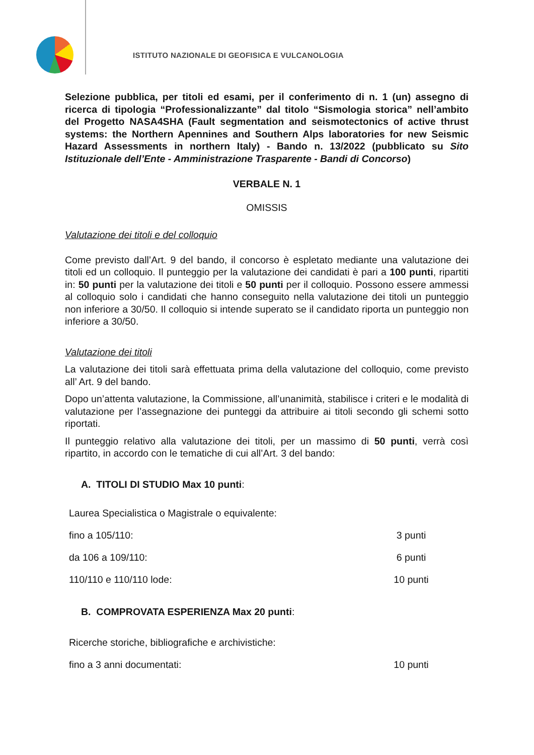ISTITUTO NAZIONALE DI GEOFISICA E VULCANOLOGIA
Selezione pubblica, per titoli ed esami, per il conferimento di n. 1 (un) assegno di ricerca di tipologia “Professionalizzante” dal titolo “Sismologia storica” nell’ambito del Progetto NASA4SHA (Fault segmentation and seismotectonics of active thrust systems: the Northern Apennines and Southern Alps laboratories for new Seismic Hazard Assessments in northern Italy) - Bando n. 13/2022 (pubblicato su Sito Istituzionale dell’Ente - Amministrazione Trasparente - Bandi di Concorso)
VERBALE N. 1
OMISSIS
Valutazione dei titoli e del colloquio
Come previsto dall’Art. 9 del bando, il concorso è espletato mediante una valutazione dei titoli ed un colloquio. Il punteggio per la valutazione dei candidati è pari a 100 punti, ripartiti in: 50 punti per la valutazione dei titoli e 50 punti per il colloquio. Possono essere ammessi al colloquio solo i candidati che hanno conseguito nella valutazione dei titoli un punteggio non inferiore a 30/50. Il colloquio si intende superato se il candidato riporta un punteggio non inferiore a 30/50.
Valutazione dei titoli
La valutazione dei titoli sarà effettuata prima della valutazione del colloquio, come previsto all’ Art. 9 del bando.
Dopo un’attenta valutazione, la Commissione, all’unanimità, stabilisce i criteri e le modalità di valutazione per l’assegnazione dei punteggi da attribuire ai titoli secondo gli schemi sotto riportati.
Il punteggio relativo alla valutazione dei titoli, per un massimo di 50 punti, verrà così ripartito, in accordo con le tematiche di cui all’Art. 3 del bando:
A. TITOLI DI STUDIO Max 10 punti:
| Laurea Specialistica o Magistrale o equivalente: | |
| fino a 105/110: | 3 punti |
| da 106 a 109/110: | 6 punti |
| 110/110 e 110/110 lode: | 10 punti |
B. COMPROVATA ESPERIENZA Max 20 punti:
| Ricerche storiche, bibliografiche e archivistiche: | |
| fino a 3 anni documentati: | 10 punti |